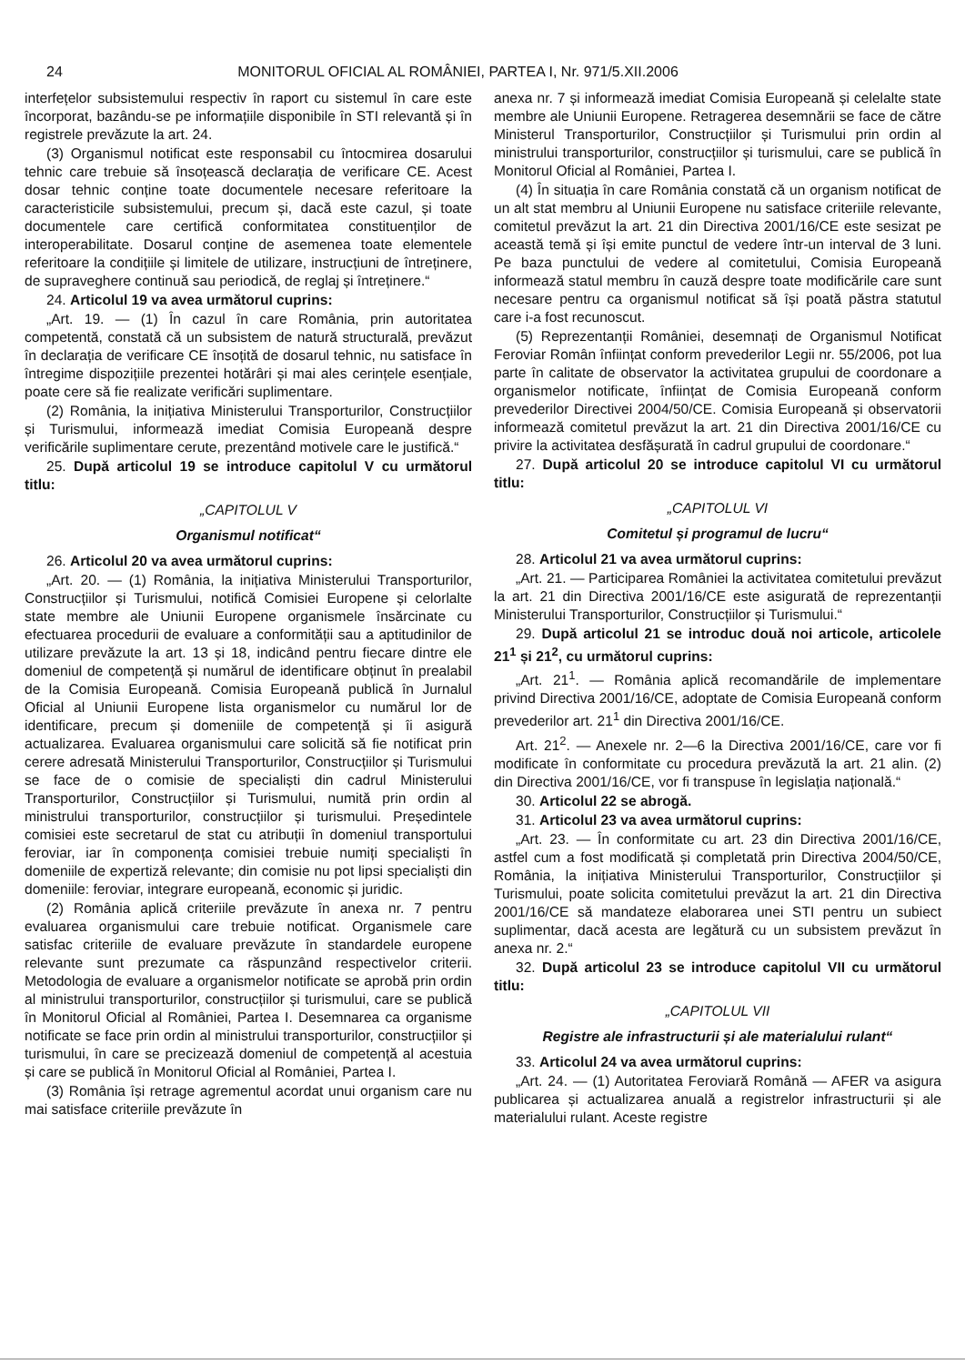24 MONITORUL OFICIAL AL ROMÂNIEI, PARTEA I, Nr. 971/5.XII.2006
interfețelor subsistemului respectiv în raport cu sistemul în care este încorporat, bazându-se pe informațiile disponibile în STI relevantă și în registrele prevăzute la art. 24.
(3) Organismul notificat este responsabil cu întocmirea dosarului tehnic care trebuie să însoțească declarația de verificare CE. Acest dosar tehnic conține toate documentele necesare referitoare la caracteristicile subsistemului, precum și, dacă este cazul, și toate documentele care certifică conformitatea constituenților de interoperabilitate. Dosarul conține de asemenea toate elementele referitoare la condițiile și limitele de utilizare, instrucțiuni de întreținere, de supraveghere continuă sau periodică, de reglaj și întreținere.“
24. Articolul 19 va avea următorul cuprins:
„Art. 19. — (1) În cazul în care România, prin autoritatea competentă, constată că un subsistem de natură structurală, prevăzut în declarația de verificare CE însoțită de dosarul tehnic, nu satisface în întregime dispozițiile prezentei hotărâri și mai ales cerințele esențiale, poate cere să fie realizate verificări suplimentare.
(2) România, la inițiativa Ministerului Transporturilor, Construcțiilor și Turismului, informează imediat Comisia Europeană despre verificările suplimentare cerute, prezentând motivele care le justifică.“
25. După articolul 19 se introduce capitolul V cu următorul titlu:
„CAPITOLUL V
Organismul notificat“
26. Articolul 20 va avea următorul cuprins:
„Art. 20. — (1) România, la inițiativa Ministerului Transporturilor, Construcțiilor și Turismului, notifică Comisiei Europene și celorlalte state membre ale Uniunii Europene organismele însărcinate cu efectuarea procedurii de evaluare a conformității sau a aptitudinilor de utilizare prevăzute la art. 13 și 18, indicând pentru fiecare dintre ele domeniul de competență și numărul de identificare obținut în prealabil de la Comisia Europeană. Comisia Europeană publică în Jurnalul Oficial al Uniunii Europene lista organismelor cu numărul lor de identificare, precum și domeniile de competență și îi asigură actualizarea. Evaluarea organismului care solicită să fie notificat prin cerere adresată Ministerului Transporturilor, Construcțiilor și Turismului se face de o comisie de specialiști din cadrul Ministerului Transporturilor, Construcțiilor și Turismului, numită prin ordin al ministrului transporturilor, construcțiilor și turismului. Președintele comisiei este secretarul de stat cu atribuții în domeniul transportului feroviar, iar în componența comisiei trebuie numiți specialiști în domeniile de expertiză relevante; din comisie nu pot lipsi specialiști din domeniile: feroviar, integrare europeană, economic și juridic.
(2) România aplică criteriile prevăzute în anexa nr. 7 pentru evaluarea organismului care trebuie notificat. Organismele care satisfac criteriile de evaluare prevăzute în standardele europene relevante sunt prezumate ca răspunzând respectivelor criterii. Metodologia de evaluare a organismelor notificate se aprobă prin ordin al ministrului transporturilor, construcțiilor și turismului, care se publică în Monitorul Oficial al României, Partea I. Desemnarea ca organisme notificate se face prin ordin al ministrului transporturilor, construcțiilor și turismului, în care se precizează domeniul de competență al acestuia și care se publică în Monitorul Oficial al României, Partea I.
(3) România își retrage agrementul acordat unui organism care nu mai satisface criteriile prevăzute în
anexa nr. 7 și informează imediat Comisia Europeană și celelalte state membre ale Uniunii Europene. Retragerea desemnării se face de către Ministerul Transporturilor, Construcțiilor și Turismului prin ordin al ministrului transporturilor, construcțiilor și turismului, care se publică în Monitorul Oficial al României, Partea I.
(4) În situația în care România constată că un organism notificat de un alt stat membru al Uniunii Europene nu satisface criteriile relevante, comitetul prevăzut la art. 21 din Directiva 2001/16/CE este sesizat pe această temă și își emite punctul de vedere într-un interval de 3 luni. Pe baza punctului de vedere al comitetului, Comisia Europeană informează statul membru în cauză despre toate modificările care sunt necesare pentru ca organismul notificat să își poată păstra statutul care i-a fost recunoscut.
(5) Reprezentanții României, desemnați de Organismul Notificat Feroviar Român înființat conform prevederilor Legii nr. 55/2006, pot lua parte în calitate de observator la activitatea grupului de coordonare a organismelor notificate, înființat de Comisia Europeană conform prevederilor Directivei 2004/50/CE. Comisia Europeană și observatorii informează comitetul prevăzut la art. 21 din Directiva 2001/16/CE cu privire la activitatea desfășurată în cadrul grupului de coordonare.“
27. După articolul 20 se introduce capitolul VI cu următorul titlu:
„CAPITOLUL VI
Comitetul și programul de lucru“
28. Articolul 21 va avea următorul cuprins:
„Art. 21. — Participarea României la activitatea comitetului prevăzut la art. 21 din Directiva 2001/16/CE este asigurată de reprezentanții Ministerului Transporturilor, Construcțiilor și Turismului.“
29. După articolul 21 se introduc două noi articole, articolele 21<sup>1</sup> și 21<sup>2</sup>, cu următorul cuprins:
„Art. 21<sup>1</sup>. — România aplică recomandările de implementare privind Directiva 2001/16/CE, adoptate de Comisia Europeană conform prevederilor art. 21<sup>1</sup> din Directiva 2001/16/CE.
Art. 21<sup>2</sup>. — Anexele nr. 2—6 la Directiva 2001/16/CE, care vor fi modificate în conformitate cu procedura prevăzută la art. 21 alin. (2) din Directiva 2001/16/CE, vor fi transpuse în legislația națională.“
30. Articolul 22 se abrogă.
31. Articolul 23 va avea următorul cuprins:
„Art. 23. — În conformitate cu art. 23 din Directiva 2001/16/CE, astfel cum a fost modificată și completată prin Directiva 2004/50/CE, România, la inițiativa Ministerului Transporturilor, Construcțiilor și Turismului, poate solicita comitetului prevăzut la art. 21 din Directiva 2001/16/CE să mandateze elaborarea unei STI pentru un subiect suplimentar, dacă acesta are legătură cu un subsistem prevăzut în anexa nr. 2.“
32. După articolul 23 se introduce capitolul VII cu următorul titlu:
„CAPITOLUL VII
Registre ale infrastructurii și ale materialului rulant“
33. Articolul 24 va avea următorul cuprins:
„Art. 24. — (1) Autoritatea Feroviară Română — AFER va asigura publicarea și actualizarea anuală a registrelor infrastructurii și ale materialului rulant. Aceste registre